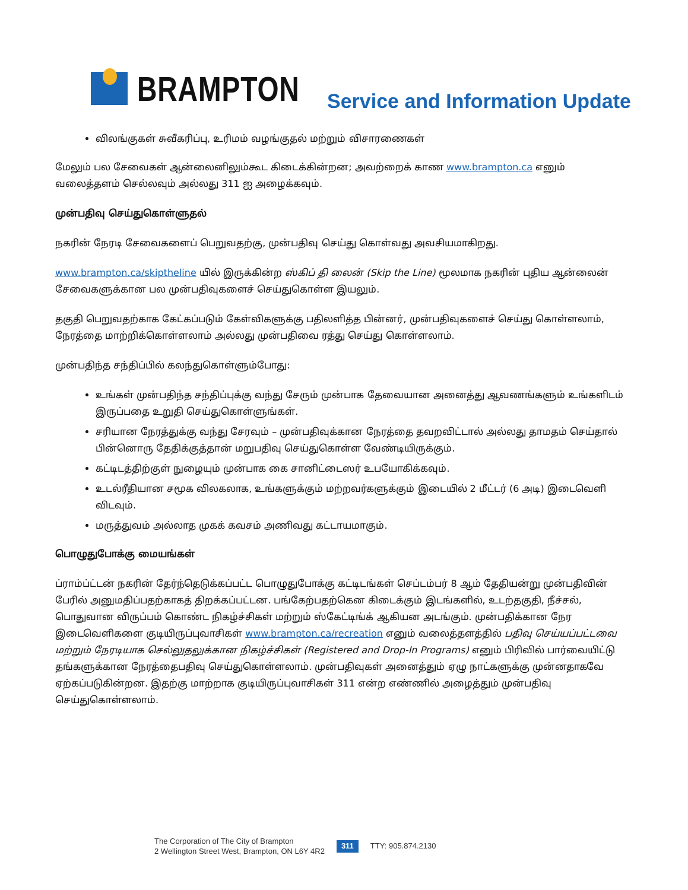BRAMPTON
Service and Information Update
விலங்குகள் சுவீகரிப்பு, உரிமம் வழங்குதல் மற்றும் விசாரணைகள்
மேலும் பல சேவைகள் ஆன்லைனிலும்கூட கிடைக்கின்றன; அவற்றைக் காண www.brampton.ca எனும் வலைத்தளம் செல்லவும் அல்லது 311 ஐ அழைக்கவும்.
முன்பதிவு செய்துகொள்ளுதல்
நகரின் நேரடி சேவைகளைப் பெறுவதற்கு, முன்பதிவு செய்து கொள்வது அவசியமாகிறது.
www.brampton.ca/skiptheline யில் இருக்கின்ற ஸ்கிப் தி லைன் (Skip the Line) மூலமாக நகரின் புதிய ஆன்லைன் சேவைகளுக்கான பல முன்பதிவுகளைச் செய்துகொள்ள இயலும்.
தகுதி பெறுவதற்காக கேட்கப்படும் கேள்விகளுக்கு பதிலளித்த பின்னர், முன்பதிவுகளைச் செய்து கொள்ளலாம், நேரத்தை மாற்றிக்கொள்ளலாம் அல்லது முன்பதிவை ரத்து செய்து கொள்ளலாம்.
முன்பதிந்த சந்திப்பில் கலந்துகொள்ளும்போது:
உங்கள் முன்பதிந்த சந்திப்புக்கு வந்து சேரும் முன்பாக தேவையான அனைத்து ஆவணங்களும் உங்களிடம் இருப்பதை உறுதி செய்துகொள்ளுங்கள்.
சரியான நேரத்துக்கு வந்து சேரவும் – முன்பதிவுக்கான நேரத்தை தவறவிட்டால் அல்லது தாமதம் செய்தால் பின்னொரு தேதிக்குத்தான் மறுபதிவு செய்துகொள்ள வேண்டியிருக்கும்.
கட்டிடத்திற்குள் நுழையும் முன்பாக கை சானிட்டைஸர் உபயோகிக்கவும்.
உடல்ரீதியான சமூக விலகலாக, உங்களுக்கும் மற்றவர்களுக்கும் இடையில் 2 மீட்டர் (6 அடி) இடைவெளி விடவும்.
மருத்துவம் அல்லாத முகக் கவசம் அணிவது கட்டாயமாகும்.
பொழுதுபோக்கு மையங்கள்
ப்ராம்ப்ட்டன் நகரின் தேர்ந்தெடுக்கப்பட்ட பொழுதுபோக்கு கட்டிடங்கள் செப்டம்பர் 8 ஆம் தேதியன்று முன்பதிவின் பேரில் அனுமதிப்பதற்காகத் திறக்கப்பட்டன. பங்கேற்பதற்கென கிடைக்கும் இடங்களில், உடற்தகுதி, நீச்சல், பொதுவான விருப்பம் கொண்ட நிகழ்ச்சிகள் மற்றும் ஸ்கேட்டிங்க் ஆகியன அடங்கும். முன்பதிக்கான நேர இடைவெளிகளை குடியிருப்புவாசிகள் www.brampton.ca/recreation எனும் வலைத்தளத்தில் பதிவு செய்யப்பட்டவை மற்றும் நேரடியாக செல்லுதலுக்கான நிகழ்ச்சிகள் (Registered and Drop-In Programs) எனும் பிரிவில் பார்வையிட்டு தங்களுக்கான நேரத்தைபதிவு செய்துகொள்ளலாம். முன்பதிவுகள் அனைத்தும் ஏழு நாட்களுக்கு முன்னதாகவே ஏற்கப்படுகின்றன. இதற்கு மாற்றாக குடியிருப்புவாசிகள் 311 என்ற எண்ணில் அழைத்தும் முன்பதிவு செய்துகொள்ளலாம்.
The Corporation of The City of Brampton
2 Wellington Street West, Brampton, ON L6Y 4R2
311 TTY: 905.874.2130